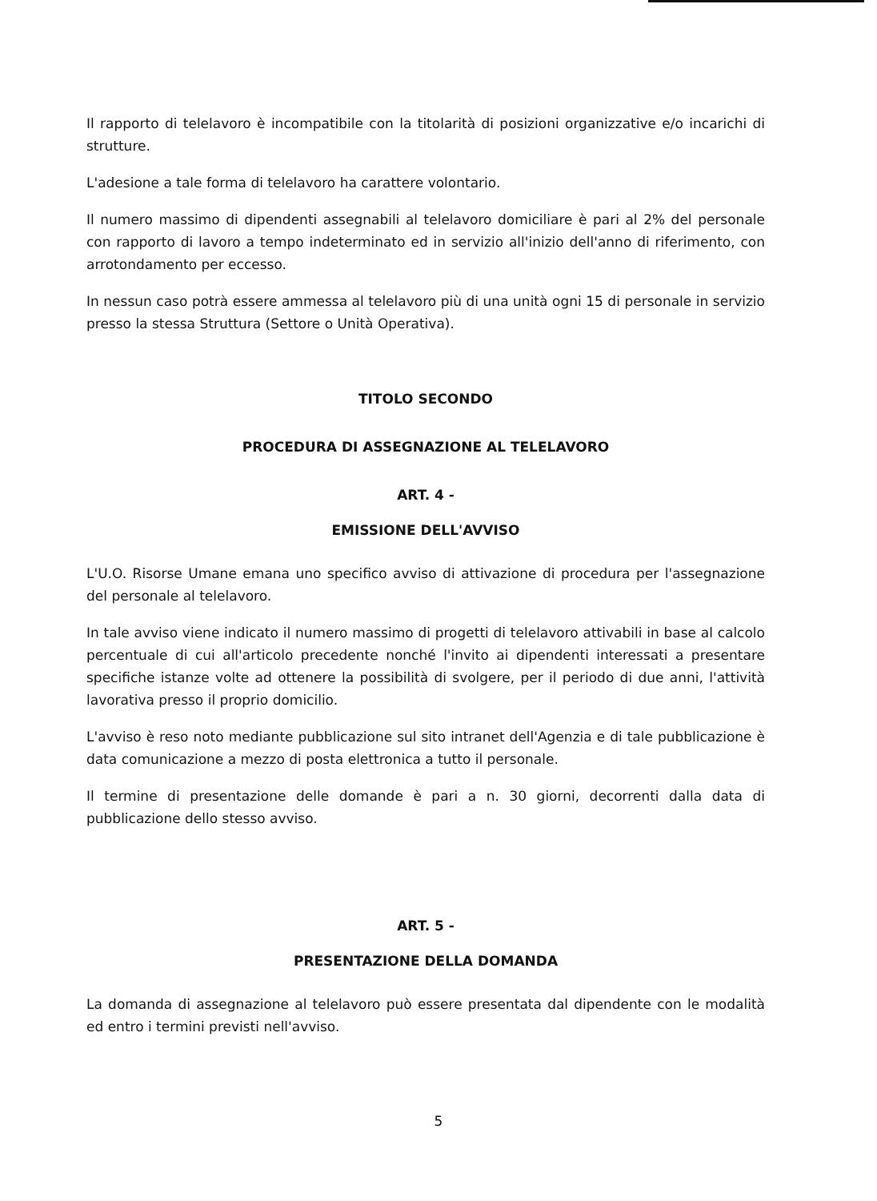Il rapporto di telelavoro è incompatibile con la titolarità di posizioni organizzative e/o incarichi di strutture.
L'adesione a tale forma di telelavoro ha carattere volontario.
Il numero massimo di dipendenti assegnabili al telelavoro domiciliare è pari al 2% del personale con rapporto di lavoro a tempo indeterminato ed in servizio all'inizio dell'anno di riferimento, con arrotondamento per eccesso.
In nessun caso potrà essere ammessa al telelavoro più di una unità ogni 15 di personale in servizio presso la stessa Struttura (Settore o Unità Operativa).
TITOLO SECONDO
PROCEDURA DI ASSEGNAZIONE AL TELELAVORO
ART. 4 -
EMISSIONE DELL'AVVISO
L'U.O. Risorse Umane emana uno specifico avviso di attivazione di procedura per l'assegnazione del personale al telelavoro.
In tale avviso viene indicato il numero massimo di progetti di telelavoro attivabili in base al calcolo percentuale di cui all'articolo precedente nonché l'invito ai dipendenti interessati a presentare specifiche istanze volte ad ottenere la possibilità di svolgere, per il periodo di due anni, l'attività lavorativa presso il proprio domicilio.
L'avviso è reso noto mediante pubblicazione sul sito intranet dell'Agenzia e di tale pubblicazione è data comunicazione a mezzo di posta elettronica a tutto il personale.
Il termine di presentazione delle domande è pari a n. 30 giorni, decorrenti dalla data di pubblicazione dello stesso avviso.
ART. 5 -
PRESENTAZIONE DELLA DOMANDA
La domanda di assegnazione al telelavoro può essere presentata dal dipendente con le modalità ed entro i termini previsti nell'avviso.
5